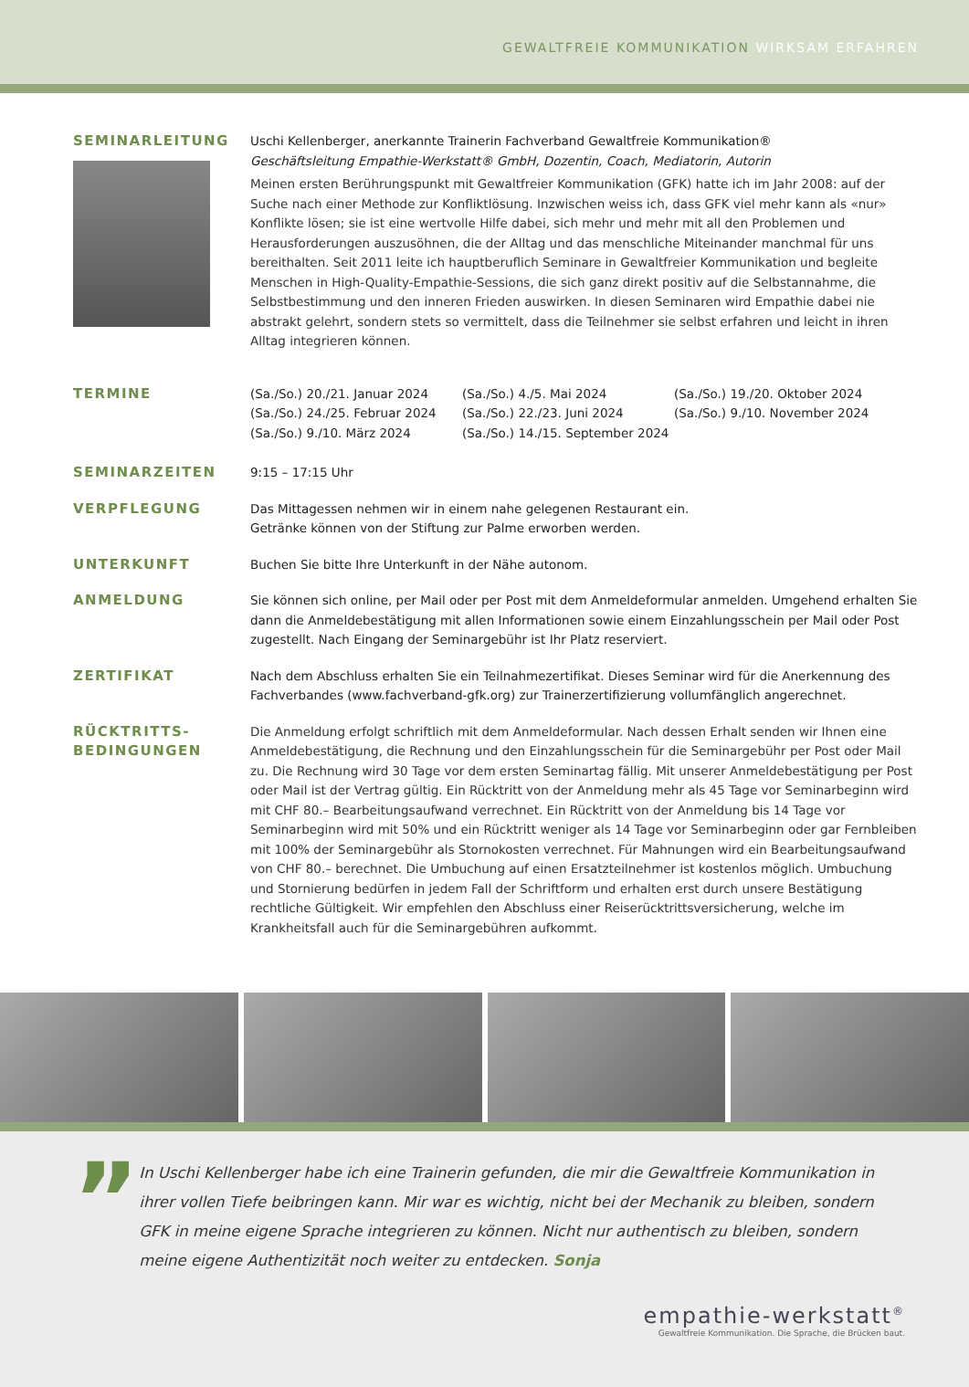GEWALTFREIE KOMMUNIKATION WIRKSAM ERFAHREN
SEMINARLEITUNG Uschi Kellenberger, anerkannte Trainerin Fachverband Gewaltfreie Kommunikation®
Geschäftsleitung Empathie-Werkstatt® GmbH, Dozentin, Coach, Mediatorin, Autorin
Meinen ersten Berührungspunkt mit Gewaltfreier Kommunikation (GFK) hatte ich im Jahr 2008: auf der Suche nach einer Methode zur Konfliktlösung. Inzwischen weiss ich, dass GFK viel mehr kann als «nur» Konflikte lösen; sie ist eine wertvolle Hilfe dabei, sich mehr und mehr mit all den Problemen und Herausforderungen auszusöhnen, die der Alltag und das menschliche Miteinander manchmal für uns bereithalten. Seit 2011 leite ich hauptberuflich Seminare in Gewaltfreier Kommunikation und begleite Menschen in High-Quality-Empathie-Sessions, die sich ganz direkt positiv auf die Selbstannahme, die Selbstbestimmung und den inneren Frieden auswirken. In diesen Seminaren wird Empathie dabei nie abstrakt gelehrt, sondern stets so vermittelt, dass die Teilnehmer sie selbst erfahren und leicht in ihren Alltag integrieren können.
TERMINE (Sa./So.) 20./21. Januar 2024
(Sa./So.) 24./25. Februar 2024
(Sa./So.) 9./10. März 2024
(Sa./So.) 4./5. Mai 2024
(Sa./So.) 22./23. Juni 2024
(Sa./So.) 14./15. September 2024
(Sa./So.) 19./20. Oktober 2024
(Sa./So.) 9./10. November 2024
SEMINARZEITEN 9:15 – 17:15 Uhr
VERPFLEGUNG Das Mittagessen nehmen wir in einem nahe gelegenen Restaurant ein.
Getränke können von der Stiftung zur Palme erworben werden.
UNTERKUNFT Buchen Sie bitte Ihre Unterkunft in der Nähe autonom.
ANMELDUNG Sie können sich online, per Mail oder per Post mit dem Anmeldeformular anmelden. Umgehend erhalten Sie dann die Anmeldebestätigung mit allen Informationen sowie einem Einzahlungsschein per Mail oder Post zugestellt. Nach Eingang der Seminargebühr ist Ihr Platz reserviert.
ZERTIFIKAT Nach dem Abschluss erhalten Sie ein Teilnahmezertifikat. Dieses Seminar wird für die Anerkennung des Fachverbandes (www.fachverband-gfk.org) zur Trainerzertifizierung vollumfänglich angerechnet.
RÜCKTRITTS-
BEDINGUNGEN
Die Anmeldung erfolgt schriftlich mit dem Anmeldeformular. Nach dessen Erhalt senden wir Ihnen eine Anmeldebestätigung, die Rechnung und den Einzahlungsschein für die Seminargebühr per Post oder Mail zu. Die Rechnung wird 30 Tage vor dem ersten Seminartag fällig. Mit unserer Anmeldebestätigung per Post oder Mail ist der Vertrag gültig. Ein Rücktritt von der Anmeldung mehr als 45 Tage vor Seminarbeginn wird mit CHF 80.– Bearbeitungsaufwand verrechnet. Ein Rücktritt von der Anmeldung bis 14 Tage vor Seminarbeginn wird mit 50% und ein Rücktritt weniger als 14 Tage vor Seminarbeginn oder gar Fernbleiben mit 100% der Seminargebühr als Stornokosten verrechnet. Für Mahnungen wird ein Bearbeitungsaufwand von CHF 80.– berechnet. Die Umbuchung auf einen Ersatzteilnehmer ist kostenlos möglich. Umbuchung und Stornierung bedürfen in jedem Fall der Schriftform und erhalten erst durch unsere Bestätigung rechtliche Gültigkeit. Wir empfehlen den Abschluss einer Reiserücktrittsversicherung, welche im Krankheitsfall auch für die Seminargebühren aufkommt.
”
In Uschi Kellenberger habe ich eine Trainerin gefunden, die mir die Gewaltfreie Kommunikation in ihrer vollen Tiefe beibringen kann. Mir war es wichtig, nicht bei der Mechanik zu bleiben, sondern GFK in meine eigene Sprache integrieren zu können. Nicht nur authentisch zu bleiben, sondern meine eigene Authentizität noch weiter zu entdecken. Sonja
empathie-werkstatt<sup>®</sup>
Gewaltfreie Kommunikation. Die Sprache, die Brücken baut.